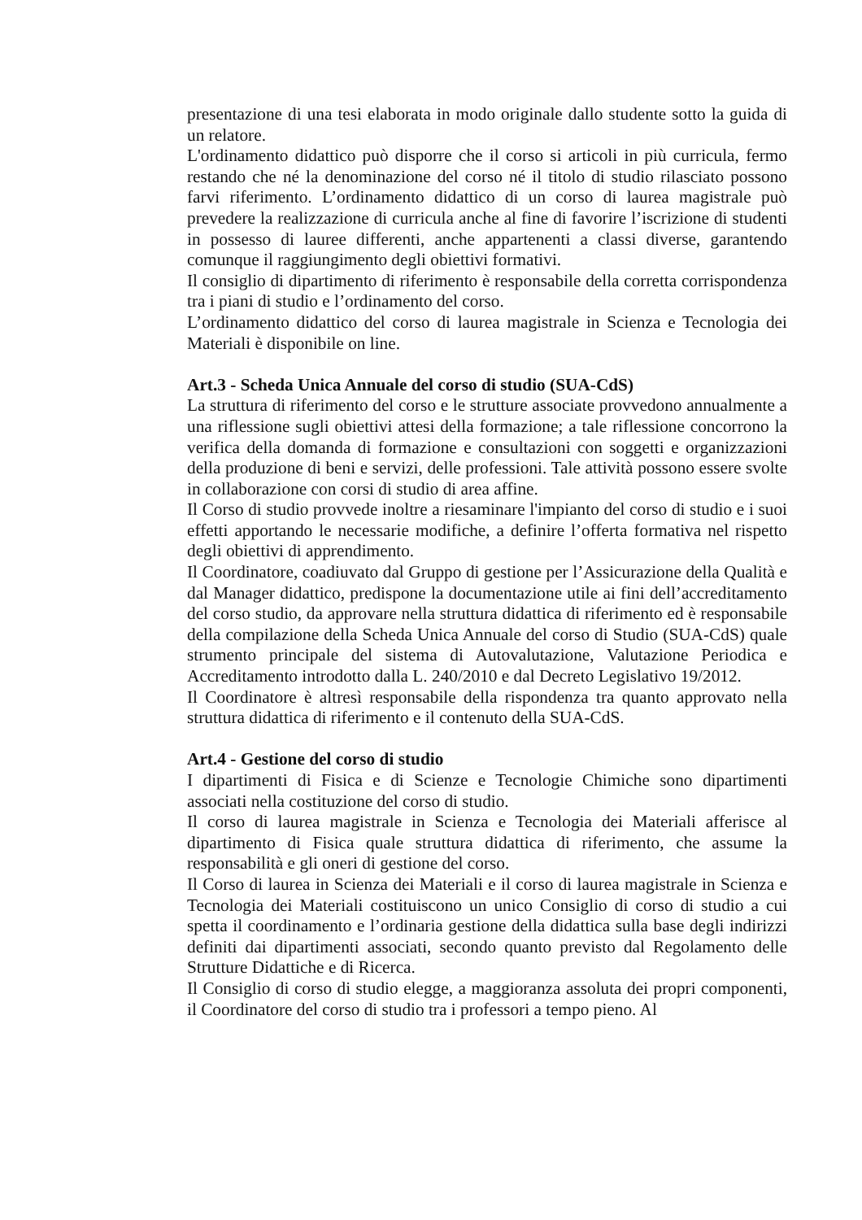presentazione di una tesi elaborata in modo originale dallo studente sotto la guida di un relatore.
L'ordinamento didattico può disporre che il corso si articoli in più curricula, fermo restando che né la denominazione del corso né il titolo di studio rilasciato possono farvi riferimento. L’ordinamento didattico di un corso di laurea magistrale può prevedere la realizzazione di curricula anche al fine di favorire l’iscrizione di studenti in possesso di lauree differenti, anche appartenenti a classi diverse, garantendo comunque il raggiungimento degli obiettivi formativi.
Il consiglio di dipartimento di riferimento è responsabile della corretta corrispondenza tra i piani di studio e l’ordinamento del corso.
L’ordinamento didattico del corso di laurea magistrale in Scienza e Tecnologia dei Materiali è disponibile on line.
Art.3 - Scheda Unica Annuale del corso di studio (SUA-CdS)
La struttura di riferimento del corso e le strutture associate provvedono annualmente a una riflessione sugli obiettivi attesi della formazione; a tale riflessione concorrono la verifica della domanda di formazione e consultazioni con soggetti e organizzazioni della produzione di beni e servizi, delle professioni. Tale attività possono essere svolte in collaborazione con corsi di studio di area affine.
Il Corso di studio provvede inoltre a riesaminare l'impianto del corso di studio e i suoi effetti apportando le necessarie modifiche, a definire l’offerta formativa nel rispetto degli obiettivi di apprendimento.
Il Coordinatore, coadiuvato dal Gruppo di gestione per l’Assicurazione della Qualità e dal Manager didattico, predispone la documentazione utile ai fini dell’accreditamento del corso studio, da approvare nella struttura didattica di riferimento ed è responsabile della compilazione della Scheda Unica Annuale del corso di Studio (SUA-CdS) quale strumento principale del sistema di Autovalutazione, Valutazione Periodica e Accreditamento introdotto dalla L. 240/2010 e dal Decreto Legislativo 19/2012.
Il Coordinatore è altresì responsabile della rispondenza tra quanto approvato nella struttura didattica di riferimento e il contenuto della SUA-CdS.
Art.4 - Gestione del corso di studio
I dipartimenti di Fisica e di Scienze e Tecnologie Chimiche sono dipartimenti associati nella costituzione del corso di studio.
Il corso di laurea magistrale in Scienza e Tecnologia dei Materiali afferisce al dipartimento di Fisica quale struttura didattica di riferimento, che assume la responsabilità e gli oneri di gestione del corso.
Il Corso di laurea in Scienza dei Materiali e il corso di laurea magistrale in Scienza e Tecnologia dei Materiali costituiscono un unico Consiglio di corso di studio a cui spetta il coordinamento e l’ordinaria gestione della didattica sulla base degli indirizzi definiti dai dipartimenti associati, secondo quanto previsto dal Regolamento delle Strutture Didattiche e di Ricerca.
Il Consiglio di corso di studio elegge, a maggioranza assoluta dei propri componenti, il Coordinatore del corso di studio tra i professori a tempo pieno. Al